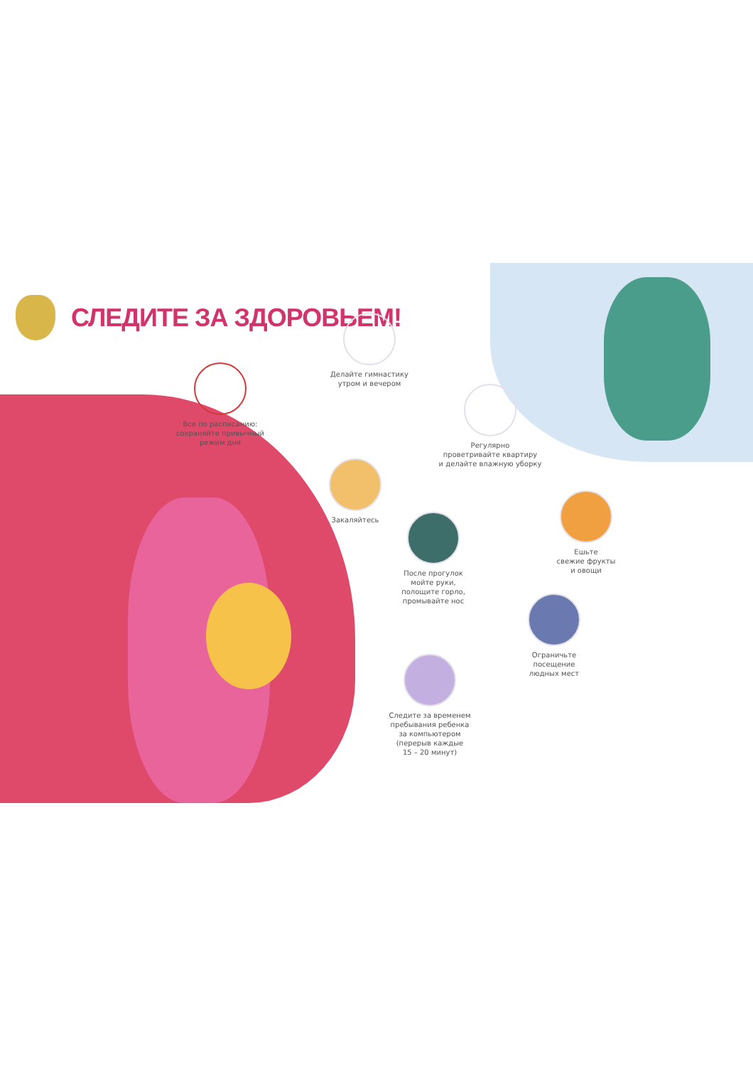СЛЕДИТЕ ЗА ЗДОРОВЬЕМ!
Все по расписанию:
сохраняйте привычный
режим дня
Делайте гимнастику
утром и вечером
Регулярно
проветривайте квартиру
и делайте влажную уборку
Закаляйтесь
После прогулок
мойте руки,
полощите горло,
промывайте нос
Ешьте
свежие фрукты
и овощи
Ограничьте
посещение
людных мест
Следите за временем
пребывания ребенка
за компьютером
(перерыв каждые
15 – 20 минут)